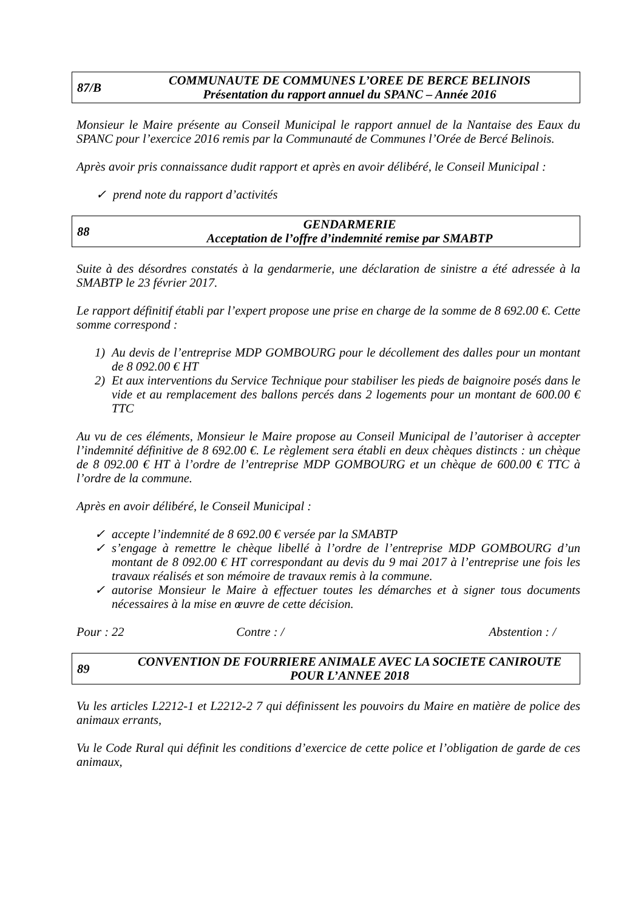87/B
COMMUNAUTE DE COMMUNES L’OREE DE BERCE BELINOIS
Présentation du rapport annuel du SPANC – Année 2016
Monsieur le Maire présente au Conseil Municipal le rapport annuel de la Nantaise des Eaux du SPANC pour l’exercice 2016 remis par la Communauté de Communes l’Orée de Bercé Belinois.
Après avoir pris connaissance dudit rapport et après en avoir délibéré, le Conseil Municipal :
✓ prend note du rapport d’activités
88
GENDARMERIE
Acceptation de l’offre d’indemnité remise par SMABTP
Suite à des désordres constatés à la gendarmerie, une déclaration de sinistre a été adressée à la SMABTP le 23 février 2017.
Le rapport définitif établi par l’expert propose une prise en charge de la somme de 8 692.00 €. Cette somme correspond :
1) Au devis de l’entreprise MDP GOMBOURG pour le décollement des dalles pour un montant de 8 092.00 € HT
2) Et aux interventions du Service Technique pour stabiliser les pieds de baignoire posés dans le vide et au remplacement des ballons percés dans 2 logements pour un montant de 600.00 € TTC
Au vu de ces éléments, Monsieur le Maire propose au Conseil Municipal de l’autoriser à accepter l’indemnité définitive de 8 692.00 €. Le règlement sera établi en deux chèques distincts : un chèque de 8 092.00 € HT à l’ordre de l’entreprise MDP GOMBOURG et un chèque de 600.00 € TTC à l’ordre de la commune.
Après en avoir délibéré, le Conseil Municipal :
✓ accepte l’indemnité de 8 692.00 € versée par la SMABTP
✓ s’engage à remettre le chèque libellé à l’ordre de l’entreprise MDP GOMBOURG d’un montant de 8 092.00 € HT correspondant au devis du 9 mai 2017 à l’entreprise une fois les travaux réalisés et son mémoire de travaux remis à la commune.
✓ autorise Monsieur le Maire à effectuer toutes les démarches et à signer tous documents nécessaires à la mise en œuvre de cette décision.
Pour : 22 Contre : / Abstention : /
89
CONVENTION DE FOURRIERE ANIMALE AVEC LA SOCIETE CANIROUTE POUR L’ANNEE 2018
Vu les articles L2212-1 et L2212-2 7 qui définissent les pouvoirs du Maire en matière de police des animaux errants,
Vu le Code Rural qui définit les conditions d’exercice de cette police et l’obligation de garde de ces animaux,